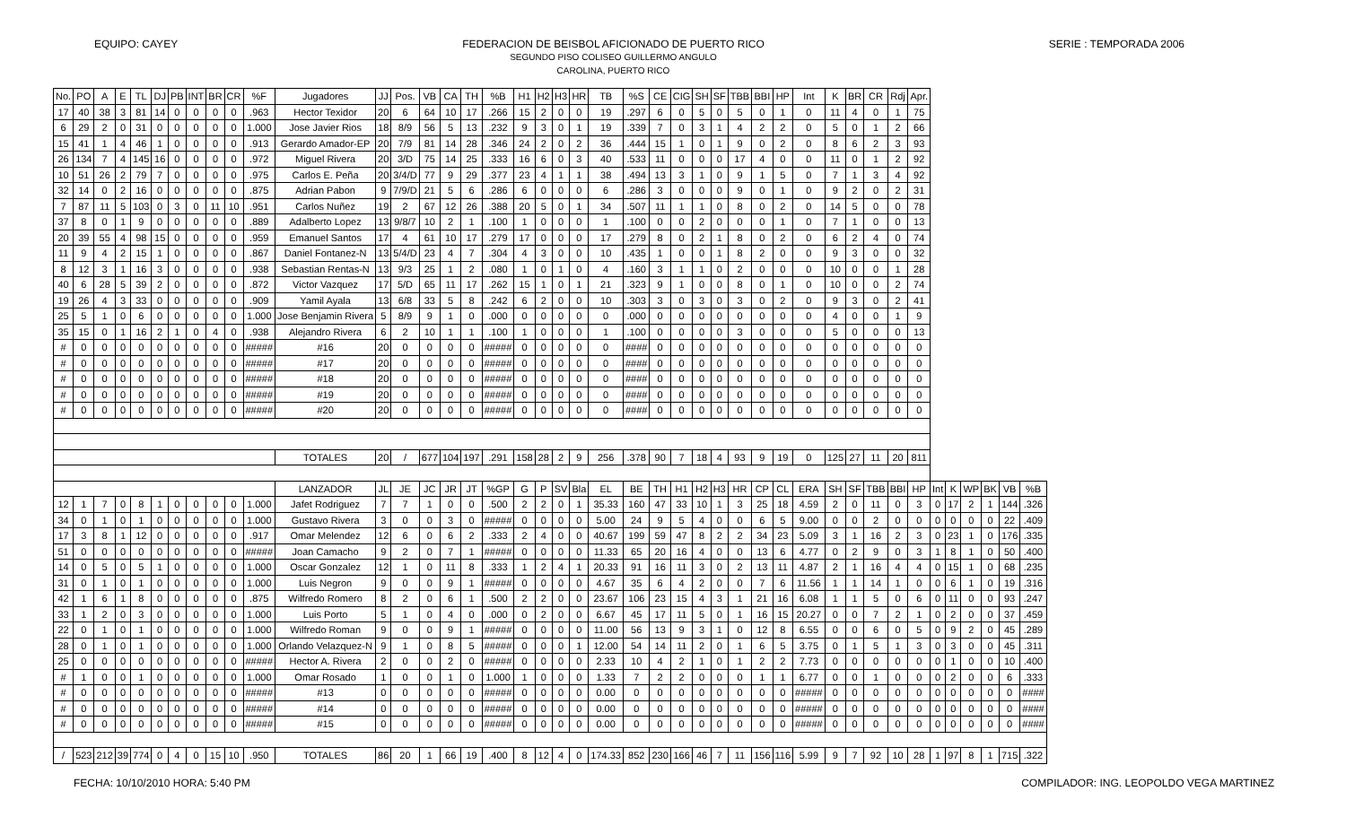EQUIPO: CAYEY
FEDERACION DE BEISBOL AFICIONADO DE PUERTO RICO
SEGUNDO PISO COLISEO GUILLERMO ANGULO
CAROLINA, PUERTO RICO
SERIE : TEMPORADA 2006
| No. | PO | A | E | TL | DJ | PB | INT | BR | CR | %F | Jugadores | JJ | Pos. | VB | CA | TH | %B | H1 | H2 | H3 | HR | TB | %S | CE | CIG | SH | SF | TBB | BBI | HP | Int | K | BR | CR | Rdj | Apr. | | | | | | |
| --- | --- | --- | --- | --- | --- | --- | --- | --- | --- | --- | --- | --- | --- | --- | --- | --- | --- | --- | --- | --- | --- | --- | --- | --- | --- | --- | --- | --- | --- | --- | --- | --- | --- | --- | --- | --- | --- | --- | --- | --- | --- | --- |
| 17 | 40 | 38 | 3 | 81 | 14 | 0 | 0 | 0 | 0 | .963 | Hector Texidor | 20 | 6 | 64 | 10 | 17 | .266 | 15 | 2 | 0 | 0 | 19 | .297 | 6 | 0 | 5 | 0 | 5 | 0 | 1 | 0 | 11 | 4 | 0 | 1 | 75 | | | | | | |
| 6 | 29 | 2 | 0 | 31 | 0 | 0 | 0 | 0 | 0 | 1.000 | Jose Javier Rios | 18 | 8/9 | 56 | 5 | 13 | .232 | 9 | 3 | 0 | 1 | 19 | .339 | 7 | 0 | 3 | 1 | 4 | 2 | 2 | 0 | 5 | 0 | 1 | 2 | 66 | | | | | | |
| 15 | 41 | 1 | 4 | 46 | 1 | 0 | 0 | 0 | 0 | .913 | Gerardo Amador-EP | 20 | 7/9 | 81 | 14 | 28 | .346 | 24 | 2 | 0 | 2 | 36 | .444 | 15 | 1 | 0 | 1 | 9 | 0 | 2 | 0 | 8 | 6 | 2 | 3 | 93 | | | | | | |
| 26 | 134 | 7 | 4 | 145 | 16 | 0 | 0 | 0 | 0 | .972 | Miguel Rivera | 20 | 3/D | 75 | 14 | 25 | .333 | 16 | 6 | 0 | 3 | 40 | .533 | 11 | 0 | 0 | 0 | 17 | 4 | 0 | 0 | 11 | 0 | 1 | 2 | 92 | | | | | | |
| 10 | 51 | 26 | 2 | 79 | 7 | 0 | 0 | 0 | 0 | .975 | Carlos E. Peña | 20 | 3/4/D | 77 | 9 | 29 | .377 | 23 | 4 | 1 | 1 | 38 | .494 | 13 | 3 | 1 | 0 | 9 | 1 | 5 | 0 | 7 | 1 | 3 | 4 | 92 | | | | | | |
| 32 | 14 | 0 | 2 | 16 | 0 | 0 | 0 | 0 | 0 | .875 | Adrian Pabon | 9 | 7/9/D | 21 | 5 | 6 | .286 | 6 | 0 | 0 | 0 | 6 | .286 | 3 | 0 | 0 | 0 | 9 | 0 | 1 | 0 | 9 | 2 | 0 | 2 | 31 | | | | | | |
| 7 | 87 | 11 | 5 | 103 | 0 | 3 | 0 | 11 | 10 | .951 | Carlos Nuñez | 19 | 2 | 67 | 12 | 26 | .388 | 20 | 5 | 0 | 1 | 34 | .507 | 11 | 1 | 1 | 0 | 8 | 0 | 2 | 0 | 14 | 5 | 0 | 0 | 78 | | | | | | |
| 37 | 8 | 0 | 1 | 9 | 0 | 0 | 0 | 0 | 0 | .889 | Adalberto Lopez | 13 | 9/8/7 | 10 | 2 | 1 | .100 | 1 | 0 | 0 | 0 | 1 | .100 | 0 | 0 | 2 | 0 | 0 | 0 | 1 | 0 | 7 | 1 | 0 | 0 | 13 | | | | | | |
| 20 | 39 | 55 | 4 | 98 | 15 | 0 | 0 | 0 | 0 | .959 | Emanuel Santos | 17 | 4 | 61 | 10 | 17 | .279 | 17 | 0 | 0 | 0 | 17 | .279 | 8 | 0 | 2 | 1 | 8 | 0 | 2 | 0 | 6 | 2 | 4 | 0 | 74 | | | | | | |
| 11 | 9 | 4 | 2 | 15 | 1 | 0 | 0 | 0 | 0 | .867 | Daniel Fontanez-N | 13 | 5/4/D | 23 | 4 | 7 | .304 | 4 | 3 | 0 | 0 | 10 | .435 | 1 | 0 | 0 | 1 | 8 | 2 | 0 | 0 | 9 | 3 | 0 | 0 | 32 | | | | | | |
| 8 | 12 | 3 | 1 | 16 | 3 | 0 | 0 | 0 | 0 | .938 | Sebastian Rentas-N | 13 | 9/3 | 25 | 1 | 2 | .080 | 1 | 0 | 1 | 0 | 4 | .160 | 3 | 1 | 1 | 0 | 2 | 0 | 0 | 0 | 10 | 0 | 0 | 1 | 28 | | | | | | |
| 40 | 6 | 28 | 5 | 39 | 2 | 0 | 0 | 0 | 0 | .872 | Victor Vazquez | 17 | 5/D | 65 | 11 | 17 | .262 | 15 | 1 | 0 | 1 | 21 | .323 | 9 | 1 | 0 | 0 | 8 | 0 | 1 | 0 | 10 | 0 | 0 | 2 | 74 | | | | | | |
| 19 | 26 | 4 | 3 | 33 | 0 | 0 | 0 | 0 | 0 | .909 | Yamil Ayala | 13 | 6/8 | 33 | 5 | 8 | .242 | 6 | 2 | 0 | 0 | 10 | .303 | 3 | 0 | 3 | 0 | 3 | 0 | 2 | 0 | 9 | 3 | 0 | 2 | 41 | | | | | | |
| 25 | 5 | 1 | 0 | 6 | 0 | 0 | 0 | 0 | 0 | 1.000 | Jose Benjamin Rivera | 5 | 8/9 | 9 | 1 | 0 | .000 | 0 | 0 | 0 | 0 | 0 | .000 | 0 | 0 | 0 | 0 | 0 | 0 | 0 | 0 | 4 | 0 | 0 | 1 | 9 | | | | | | |
| 35 | 15 | 0 | 1 | 16 | 2 | 1 | 0 | 4 | 0 | .938 | Alejandro Rivera | 6 | 2 | 10 | 1 | 1 | .100 | 1 | 0 | 0 | 0 | 1 | .100 | 0 | 0 | 0 | 0 | 3 | 0 | 0 | 0 | 5 | 0 | 0 | 0 | 13 | | | | | | |
| # | 0 | 0 | 0 | 0 | 0 | 0 | 0 | 0 | 0 | ##### | #16 | 20 | 0 | 0 | 0 | 0 | ##### | 0 | 0 | 0 | 0 | 0 | #### | 0 | 0 | 0 | 0 | 0 | 0 | 0 | 0 | 0 | 0 | 0 | 0 | 0 | | | | | | |
| # | 0 | 0 | 0 | 0 | 0 | 0 | 0 | 0 | 0 | ##### | #17 | 20 | 0 | 0 | 0 | 0 | ##### | 0 | 0 | 0 | 0 | 0 | #### | 0 | 0 | 0 | 0 | 0 | 0 | 0 | 0 | 0 | 0 | 0 | 0 | 0 | | | | | | |
| # | 0 | 0 | 0 | 0 | 0 | 0 | 0 | 0 | 0 | ##### | #18 | 20 | 0 | 0 | 0 | 0 | ##### | 0 | 0 | 0 | 0 | 0 | #### | 0 | 0 | 0 | 0 | 0 | 0 | 0 | 0 | 0 | 0 | 0 | 0 | 0 | | | | | | |
| # | 0 | 0 | 0 | 0 | 0 | 0 | 0 | 0 | 0 | ##### | #19 | 20 | 0 | 0 | 0 | 0 | ##### | 0 | 0 | 0 | 0 | 0 | #### | 0 | 0 | 0 | 0 | 0 | 0 | 0 | 0 | 0 | 0 | 0 | 0 | 0 | | | | | | |
| # | 0 | 0 | 0 | 0 | 0 | 0 | 0 | 0 | 0 | ##### | #20 | 20 | 0 | 0 | 0 | 0 | ##### | 0 | 0 | 0 | 0 | 0 | #### | 0 | 0 | 0 | 0 | 0 | 0 | 0 | 0 | 0 | 0 | 0 | 0 | 0 | | | | | | |
| | | | | | | | | | | | TOTALES | 20 | / | 677 | 104 | 197 | .291 | 158 | 28 | 2 | 9 | 256 | .378 | 90 | 7 | 18 | 4 | 93 | 9 | 19 | 0 | 125 | 27 | 11 | 20 | 811 | | | | | | |
| | | | | | | | | | | | LANZADOR | JL | JE | JC | JR | JT | %GP | G | P | SV | Bla | EL | BE | TH | H1 | H2 | H3 | HR | CP | CL | ERA | SH | SF | TBB | BBI | HP | Int | K | WP | BK | VB | %B |
| 12 | 1 | 7 | 0 | 8 | 1 | 0 | 0 | 0 | 0 | 1.000 | Jafet Rodriguez | 7 | 7 | 1 | 0 | 0 | .500 | 2 | 2 | 0 | 1 | 35.33 | 160 | 47 | 33 | 10 | 1 | 3 | 25 | 18 | 4.59 | 2 | 0 | 11 | 0 | 3 | 0 | 17 | 2 | 1 | 144 | .326 |
| 34 | 0 | 1 | 0 | 1 | 0 | 0 | 0 | 0 | 0 | 1.000 | Gustavo Rivera | 3 | 0 | 0 | 3 | 0 | ##### | 0 | 0 | 0 | 0 | 5.00 | 24 | 9 | 5 | 4 | 0 | 0 | 6 | 5 | 9.00 | 0 | 0 | 2 | 0 | 0 | 0 | 0 | 0 | 0 | 22 | .409 |
| 17 | 3 | 8 | 1 | 12 | 0 | 0 | 0 | 0 | 0 | .917 | Omar Melendez | 12 | 6 | 0 | 6 | 2 | .333 | 2 | 4 | 0 | 0 | 40.67 | 199 | 59 | 47 | 8 | 2 | 2 | 34 | 23 | 5.09 | 3 | 1 | 16 | 2 | 3 | 0 | 23 | 1 | 0 | 176 | .335 |
| 51 | 0 | 0 | 0 | 0 | 0 | 0 | 0 | 0 | 0 | ##### | Joan Camacho | 9 | 2 | 0 | 7 | 1 | ##### | 0 | 0 | 0 | 0 | 11.33 | 65 | 20 | 16 | 4 | 0 | 0 | 13 | 6 | 4.77 | 0 | 2 | 9 | 0 | 3 | 1 | 8 | 1 | 0 | 50 | .400 |
| 14 | 0 | 5 | 0 | 5 | 1 | 0 | 0 | 0 | 0 | 1.000 | Oscar Gonzalez | 12 | 1 | 0 | 11 | 8 | .333 | 1 | 2 | 4 | 1 | 20.33 | 91 | 16 | 11 | 3 | 0 | 2 | 13 | 11 | 4.87 | 2 | 1 | 16 | 4 | 4 | 0 | 15 | 1 | 0 | 68 | .235 |
| 31 | 0 | 1 | 0 | 1 | 0 | 0 | 0 | 0 | 0 | 1.000 | Luis Negron | 9 | 0 | 0 | 9 | 1 | ##### | 0 | 0 | 0 | 0 | 4.67 | 35 | 6 | 4 | 2 | 0 | 0 | 7 | 6 | 11.56 | 1 | 1 | 14 | 1 | 0 | 0 | 6 | 1 | 0 | 19 | .316 |
| 42 | 1 | 6 | 1 | 8 | 0 | 0 | 0 | 0 | 0 | .875 | Wilfredo Romero | 8 | 2 | 0 | 6 | 1 | .500 | 2 | 2 | 0 | 0 | 23.67 | 106 | 23 | 15 | 4 | 3 | 1 | 21 | 16 | 6.08 | 1 | 1 | 5 | 0 | 6 | 0 | 11 | 0 | 0 | 93 | .247 |
| 33 | 1 | 2 | 0 | 3 | 0 | 0 | 0 | 0 | 0 | 1.000 | Luis Porto | 5 | 1 | 0 | 4 | 0 | .000 | 0 | 2 | 0 | 0 | 6.67 | 45 | 17 | 11 | 5 | 0 | 1 | 16 | 15 | 20.27 | 0 | 0 | 7 | 2 | 1 | 0 | 2 | 0 | 0 | 37 | .459 |
| 22 | 0 | 1 | 0 | 1 | 0 | 0 | 0 | 0 | 0 | 1.000 | Wilfredo Roman | 9 | 0 | 0 | 9 | 1 | ##### | 0 | 0 | 0 | 0 | 11.00 | 56 | 13 | 9 | 3 | 1 | 0 | 12 | 8 | 6.55 | 0 | 0 | 6 | 0 | 5 | 0 | 9 | 2 | 0 | 45 | .289 |
| 28 | 0 | 1 | 0 | 1 | 0 | 0 | 0 | 0 | 0 | 1.000 | Orlando Velazquez-N | 9 | 1 | 0 | 8 | 5 | ##### | 0 | 0 | 0 | 1 | 12.00 | 54 | 14 | 11 | 2 | 0 | 1 | 6 | 5 | 3.75 | 0 | 1 | 5 | 1 | 3 | 0 | 3 | 0 | 0 | 45 | .311 |
| 25 | 0 | 0 | 0 | 0 | 0 | 0 | 0 | 0 | 0 | ##### | Hector A. Rivera | 2 | 0 | 0 | 2 | 0 | ##### | 0 | 0 | 0 | 0 | 2.33 | 10 | 4 | 2 | 1 | 0 | 1 | 2 | 2 | 7.73 | 0 | 0 | 0 | 0 | 0 | 0 | 1 | 0 | 0 | 10 | .400 |
| # | 1 | 0 | 0 | 1 | 0 | 0 | 0 | 0 | 0 | 1.000 | Omar Rosado | 1 | 0 | 0 | 1 | 0 | 1.000 | 1 | 0 | 0 | 0 | 1.33 | 7 | 2 | 2 | 0 | 0 | 0 | 1 | 1 | 6.77 | 0 | 0 | 1 | 0 | 0 | 0 | 2 | 0 | 0 | 6 | .333 |
| # | 0 | 0 | 0 | 0 | 0 | 0 | 0 | 0 | 0 | ##### | #13 | 0 | 0 | 0 | 0 | 0 | ##### | 0 | 0 | 0 | 0 | 0.00 | 0 | 0 | 0 | 0 | 0 | 0 | 0 | 0 | ##### | 0 | 0 | 0 | 0 | 0 | 0 | 0 | 0 | 0 | 0 | #### |
| # | 0 | 0 | 0 | 0 | 0 | 0 | 0 | 0 | 0 | ##### | #14 | 0 | 0 | 0 | 0 | 0 | ##### | 0 | 0 | 0 | 0 | 0.00 | 0 | 0 | 0 | 0 | 0 | 0 | 0 | 0 | ##### | 0 | 0 | 0 | 0 | 0 | 0 | 0 | 0 | 0 | 0 | #### |
| # | 0 | 0 | 0 | 0 | 0 | 0 | 0 | 0 | 0 | ##### | #15 | 0 | 0 | 0 | 0 | 0 | ##### | 0 | 0 | 0 | 0 | 0.00 | 0 | 0 | 0 | 0 | 0 | 0 | 0 | 0 | ##### | 0 | 0 | 0 | 0 | 0 | 0 | 0 | 0 | 0 | 0 | #### |
| / | 523 | 212 | 39 | 774 | 0 | 4 | 0 | 15 | 10 | .950 | TOTALES | 86 | 20 | 1 | 66 | 19 | .400 | 8 | 12 | 4 | 0 | 174.33 | 852 | 230 | 166 | 46 | 7 | 11 | 156 | 116 | 5.99 | 9 | 7 | 92 | 10 | 28 | 1 | 97 | 8 | 1 | 715 | .322 |
FECHA: 10/10/2010 HORA: 5:40 PM
COMPILADOR: ING. LEOPOLDO VEGA MARTINEZ